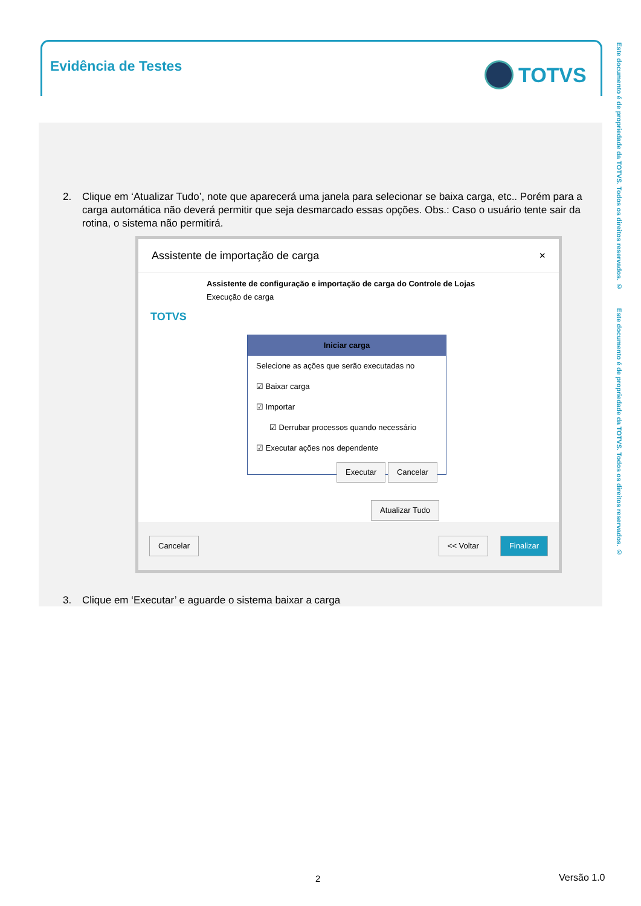Evidência de Testes TOTVS
2. Clique em ‘Atualizar Tudo’, note que aparecerá uma janela para selecionar se baixa carga, etc.. Porém para a carga automática não deverá permitir que seja desmarcado essas opções. Obs.: Caso o usuário tente sair da rotina, o sistema não permitirá.
Assistente de importação de carga ×
Assistente de configuração e importação de carga do Controle de Lojas
Execução de carga
TOTVS
Iniciar carga
Selecione as ações que serão executadas no
☑ Baixar carga
☑ Importar
☑ Derrubar processos quando necessário
☑ Executar ações nos dependente
Executar Cancelar
Atualizar Tudo
Cancelar << Voltar Finalizar
3. Clique em ‘Executar’ e aguarde o sistema baixar a carga
Este documento é de propriedade da TOTVS. Todos os direitos reservados. © Este documento é de propriedade da TOTVS. Todos os direitos reservados. ©
2 Versão 1.0